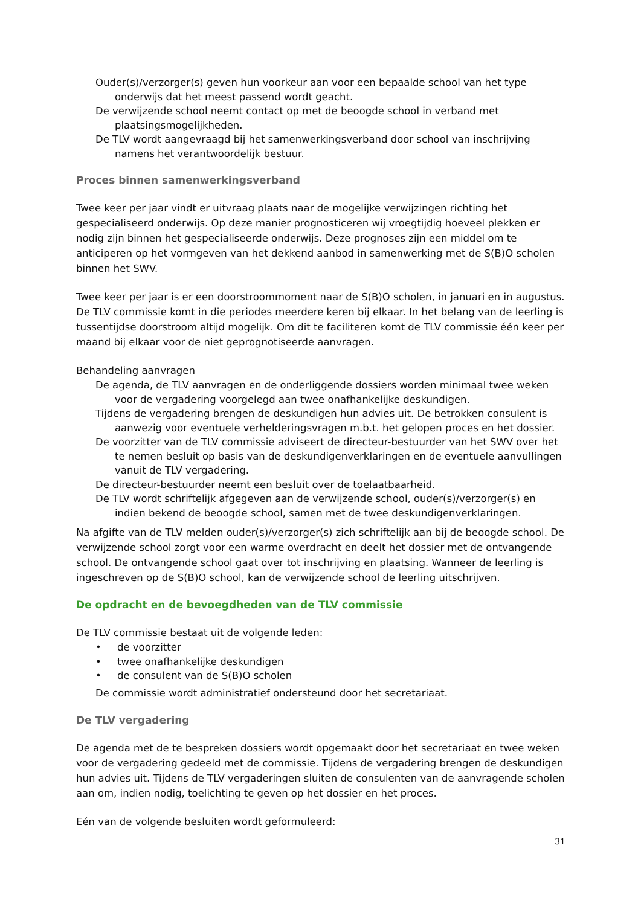Ouder(s)/verzorger(s) geven hun voorkeur aan voor een bepaalde school van het type onderwijs dat het meest passend wordt geacht.
De verwijzende school neemt contact op met de beoogde school in verband met plaatsingsmogelijkheden.
De TLV wordt aangevraagd bij het samenwerkingsverband door school van inschrijving namens het verantwoordelijk bestuur.
Proces binnen samenwerkingsverband
Twee keer per jaar vindt er uitvraag plaats naar de mogelijke verwijzingen richting het gespecialiseerd onderwijs. Op deze manier prognosticeren wij vroegtijdig hoeveel plekken er nodig zijn binnen het gespecialiseerde onderwijs. Deze prognoses zijn een middel om te anticiperen op het vormgeven van het dekkend aanbod in samenwerking met de S(B)O scholen binnen het SWV.
Twee keer per jaar is er een doorstroommoment naar de S(B)O scholen, in januari en in augustus. De TLV commissie komt in die periodes meerdere keren bij elkaar. In het belang van de leerling is tussentijdse doorstroom altijd mogelijk. Om dit te faciliteren komt de TLV commissie één keer per maand bij elkaar voor de niet geprognotiseerde aanvragen.
Behandeling aanvragen
De agenda, de TLV aanvragen en de onderliggende dossiers worden minimaal twee weken voor de vergadering voorgelegd aan twee onafhankelijke deskundigen.
Tijdens de vergadering brengen de deskundigen hun advies uit. De betrokken consulent is aanwezig voor eventuele verhelderingsvragen m.b.t. het gelopen proces en het dossier.
De voorzitter van de TLV commissie adviseert de directeur-bestuurder van het SWV over het te nemen besluit op basis van de deskundigenverklaringen en de eventuele aanvullingen vanuit de TLV vergadering.
De directeur-bestuurder neemt een besluit over de toelaatbaarheid.
De TLV wordt schriftelijk afgegeven aan de verwijzende school, ouder(s)/verzorger(s) en indien bekend de beoogde school, samen met de twee deskundigenverklaringen.
Na afgifte van de TLV melden ouder(s)/verzorger(s) zich schriftelijk aan bij de beoogde school. De verwijzende school zorgt voor een warme overdracht en deelt het dossier met de ontvangende school. De ontvangende school gaat over tot inschrijving en plaatsing. Wanneer de leerling is ingeschreven op de S(B)O school, kan de verwijzende school de leerling uitschrijven.
De opdracht en de bevoegdheden van de TLV commissie
De TLV commissie bestaat uit de volgende leden:
• de voorzitter
• twee onafhankelijke deskundigen
• de consulent van de S(B)O scholen
De commissie wordt administratief ondersteund door het secretariaat.
De TLV vergadering
De agenda met de te bespreken dossiers wordt opgemaakt door het secretariaat en twee weken voor de vergadering gedeeld met de commissie. Tijdens de vergadering brengen de deskundigen hun advies uit. Tijdens de TLV vergaderingen sluiten de consulenten van de aanvragende scholen aan om, indien nodig, toelichting te geven op het dossier en het proces.
Eén van de volgende besluiten wordt geformuleerd:
31